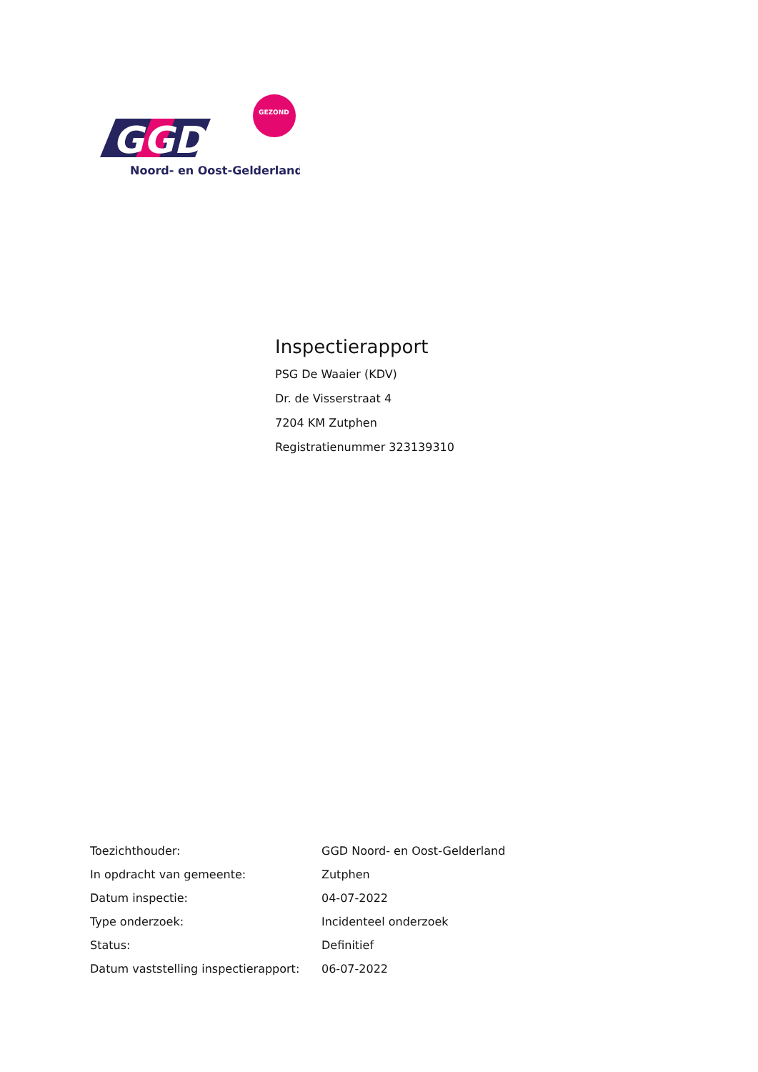GGD
GEZOND
Noord- en Oost-Gelderland
Inspectierapport
PSG De Waaier (KDV)
Dr. de Visserstraat 4
7204 KM Zutphen
Registratienummer 323139310
| Toezichthouder: | GGD Noord- en Oost-Gelderland |
| In opdracht van gemeente: | Zutphen |
| Datum inspectie: | 04-07-2022 |
| Type onderzoek: | Incidenteel onderzoek |
| Status: | Definitief |
| Datum vaststelling inspectierapport: | 06-07-2022 |